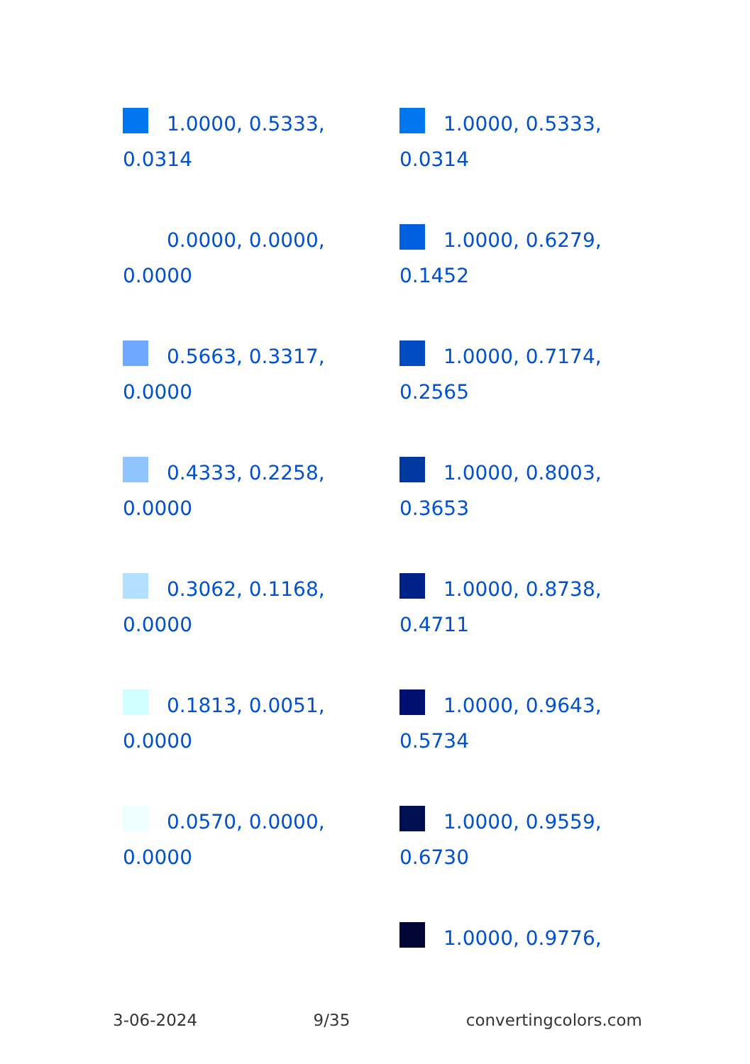1.0000, 0.5333, 0.0314
1.0000, 0.5333, 0.0314
0.0000, 0.0000, 0.0000
1.0000, 0.6279, 0.1452
0.5663, 0.3317, 0.0000
1.0000, 0.7174, 0.2565
0.4333, 0.2258, 0.0000
1.0000, 0.8003, 0.3653
0.3062, 0.1168, 0.0000
1.0000, 0.8738, 0.4711
0.1813, 0.0051, 0.0000
1.0000, 0.9643, 0.5734
0.0570, 0.0000, 0.0000
1.0000, 0.9559, 0.6730
1.0000, 0.9776,
3-06-2024 9/35 convertingcolors.com